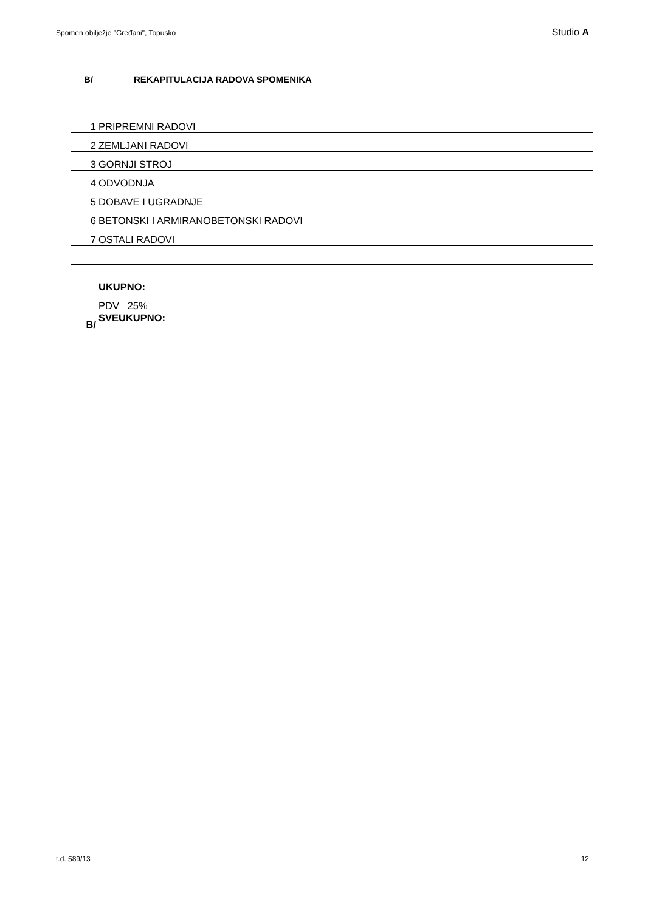Spomen obilježje "Gređani", Topusko Studio A
B/ REKAPITULACIJA RADOVA SPOMENIKA
| 1 | PRIPREMNI RADOVI |
| 2 | ZEMLJANI RADOVI |
| 3 | GORNJI STROJ |
| 4 | ODVODNJA |
| 5 | DOBAVE I UGRADNJE |
| 6 | BETONSKI I ARMIRANOBETONSKI RADOVI |
| 7 | OSTALI RADOVI |
| | UKUPNO: |
| | PDV 25% |
| B/ | SVEUKUPNO: |
t.d. 589/13 12